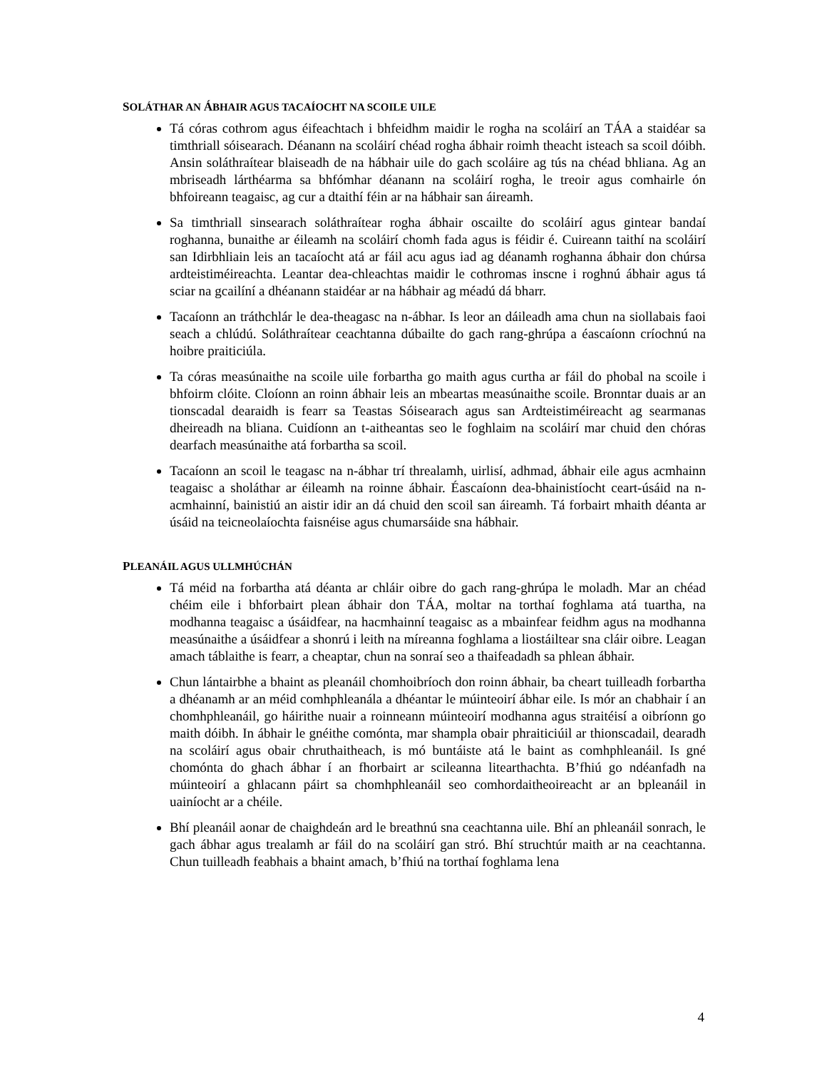SOLÁTHAR AN ÁBHAIR AGUS TACAÍOCHT NA SCOILE UILE
Tá córas cothrom agus éifeachtach i bhfeidhm maidir le rogha na scoláirí an TÁA a staidéar sa timthriall sóisearach. Déanann na scoláirí chéad rogha ábhair roimh theacht isteach sa scoil dóibh. Ansin soláthraítear blaiseadh de na hábhair uile do gach scoláire ag tús na chéad bhliana. Ag an mbriseadh lárthéarma sa bhfómhar déanann na scoláirí rogha, le treoir agus comhairle ón bhfoireann teagaisc, ag cur a dtaithí féin ar na hábhair san áireamh.
Sa timthriall sinsearach soláthraítear rogha ábhair oscailte do scoláirí agus gintear bandaí roghanna, bunaithe ar éileamh na scoláirí chomh fada agus is féidir é. Cuireann taithí na scoláirí san Idirbhliain leis an tacaíocht atá ar fáil acu agus iad ag déanamh roghanna ábhair don chúrsa ardteistiméireachta. Leantar dea-chleachtas maidir le cothromas inscne i roghnú ábhair agus tá sciar na gcailíní a dhéanann staidéar ar na hábhair ag méadú dá bharr.
Tacaíonn an tráthchlár le dea-theagasc na n-ábhar. Is leor an dáileadh ama chun na siollabais faoi seach a chlúdú. Soláthraítear ceachtanna dúbailte do gach rang-ghrúpa a éascaíonn críochnú na hoibre praiticiúla.
Ta córas measúnaithe na scoile uile forbartha go maith agus curtha ar fáil do phobal na scoile i bhfoirm clóite. Cloíonn an roinn ábhair leis an mbeartas measúnaithe scoile. Bronntar duais ar an tionscadal dearaidh is fearr sa Teastas Sóisearach agus san Ardteistiméireacht ag searmanas dheireadh na bliana. Cuidíonn an t-aitheantas seo le foghlaim na scoláirí mar chuid den chóras dearfach measúnaithe atá forbartha sa scoil.
Tacaíonn an scoil le teagasc na n-ábhar trí threalamh, uirlisí, adhmad, ábhair eile agus acmhainn teagaisc a sholáthar ar éileamh na roinne ábhair. Éascaíonn dea-bhainistíocht ceart-úsáid na n-acmhainní, bainistiú an aistir idir an dá chuid den scoil san áireamh. Tá forbairt mhaith déanta ar úsáid na teicneolaíochta faisnéise agus chumarsáide sna hábhair.
PLEANÁIL AGUS ULLMHÚCHÁN
Tá méid na forbartha atá déanta ar chláir oibre do gach rang-ghrúpa le moladh. Mar an chéad chéim eile i bhforbairt plean ábhair don TÁA, moltar na torthaí foghlama atá tuartha, na modhanna teagaisc a úsáidfear, na hacmhainní teagaisc as a mbainfear feidhm agus na modhanna measúnaithe a úsáidfear a shonrú i leith na míreanna foghlama a liostáiltear sna cláir oibre. Leagan amach táblaithe is fearr, a cheaptar, chun na sonraí seo a thaifeadadh sa phlean ábhair.
Chun lántairbhe a bhaint as pleanáil chomhoibríoch don roinn ábhair, ba cheart tuilleadh forbartha a dhéanamh ar an méid comhphleanála a dhéantar le múinteoirí ábhar eile. Is mór an chabhair í an chomhphleanáil, go háirithe nuair a roinneann múinteoirí modhanna agus straitéisí a oibríonn go maith dóibh. In ábhair le gnéithe comónta, mar shampla obair phraiticiúil ar thionscadail, dearadh na scoláirí agus obair chruthaitheach, is mó buntáiste atá le baint as comhphleanáil. Is gné chomónta do ghach ábhar í an fhorbairt ar scileanna litearthachta. B’fhiú go ndéanfadh na múinteoirí a ghlacann páirt sa chomhphleanáil seo comhordaitheoireacht ar an bpleanáil in uainíocht ar a chéile.
Bhí pleanáil aonar de chaighdeán ard le breathnú sna ceachtanna uile. Bhí an phleanáil sonrach, le gach ábhar agus trealamh ar fáil do na scoláirí gan stró. Bhí struchtúr maith ar na ceachtanna. Chun tuilleadh feabhais a bhaint amach, b’fhiú na torthaí foghlama lena
4